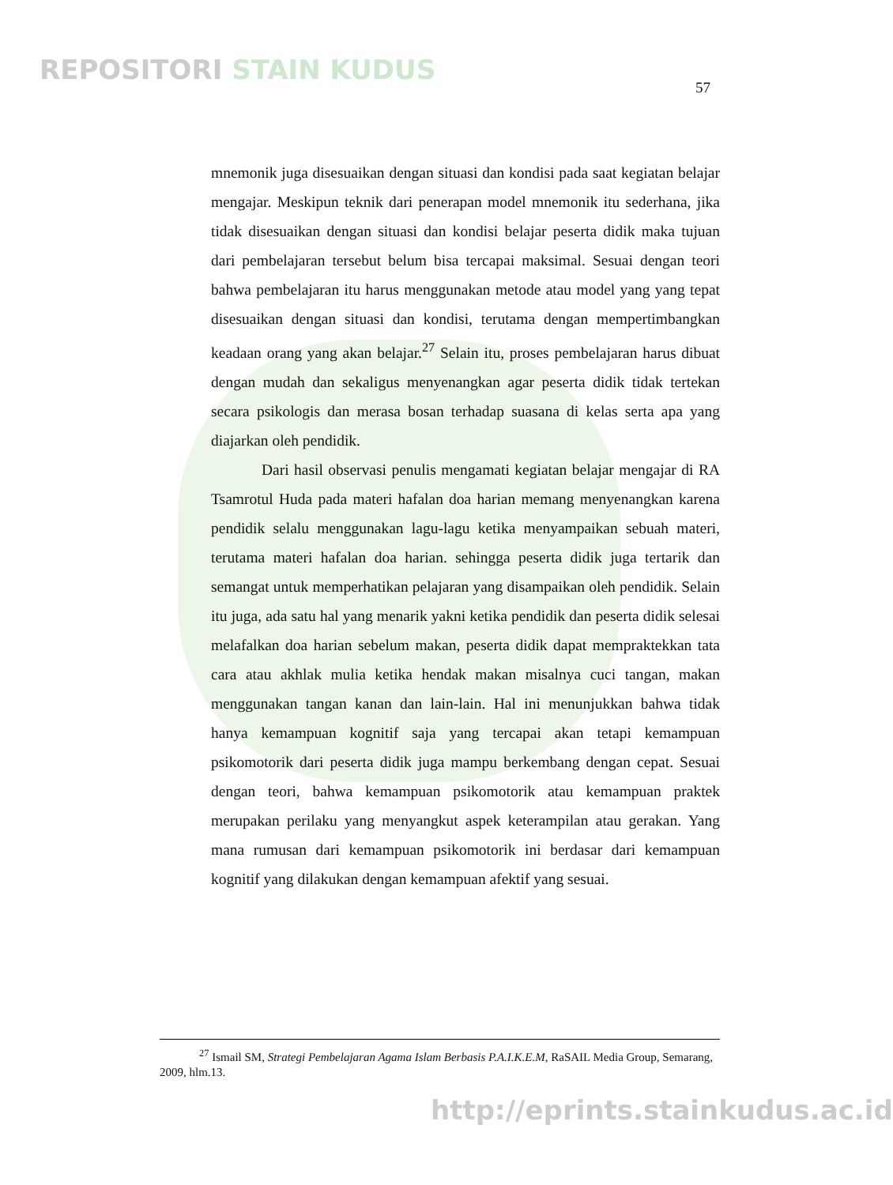REPOSITORI STAIN KUDUS
57
mnemonik juga disesuaikan dengan situasi dan kondisi pada saat kegiatan belajar mengajar. Meskipun teknik dari penerapan model mnemonik itu sederhana, jika tidak disesuaikan dengan situasi dan kondisi belajar peserta didik maka tujuan dari pembelajaran tersebut belum bisa tercapai maksimal. Sesuai dengan teori bahwa pembelajaran itu harus menggunakan metode atau model yang yang tepat disesuaikan dengan situasi dan kondisi, terutama dengan mempertimbangkan keadaan orang yang akan belajar.<sup>27</sup> Selain itu, proses pembelajaran harus dibuat dengan mudah dan sekaligus menyenangkan agar peserta didik tidak tertekan secara psikologis dan merasa bosan terhadap suasana di kelas serta apa yang diajarkan oleh pendidik.
Dari hasil observasi penulis mengamati kegiatan belajar mengajar di RA Tsamrotul Huda pada materi hafalan doa harian memang menyenangkan karena pendidik selalu menggunakan lagu-lagu ketika menyampaikan sebuah materi, terutama materi hafalan doa harian. sehingga peserta didik juga tertarik dan semangat untuk memperhatikan pelajaran yang disampaikan oleh pendidik. Selain itu juga, ada satu hal yang menarik yakni ketika pendidik dan peserta didik selesai melafalkan doa harian sebelum makan, peserta didik dapat mempraktekkan tata cara atau akhlak mulia ketika hendak makan misalnya cuci tangan, makan menggunakan tangan kanan dan lain-lain. Hal ini menunjukkan bahwa tidak hanya kemampuan kognitif saja yang tercapai akan tetapi kemampuan psikomotorik dari peserta didik juga mampu berkembang dengan cepat. Sesuai dengan teori, bahwa kemampuan psikomotorik atau kemampuan praktek merupakan perilaku yang menyangkut aspek keterampilan atau gerakan. Yang mana rumusan dari kemampuan psikomotorik ini berdasar dari kemampuan kognitif yang dilakukan dengan kemampuan afektif yang sesuai.
<sup>27</sup> Ismail SM, Strategi Pembelajaran Agama Islam Berbasis P.A.I.K.E.M, RaSAIL Media Group, Semarang, 2009, hlm.13.
http://eprints.stainkudus.ac.id